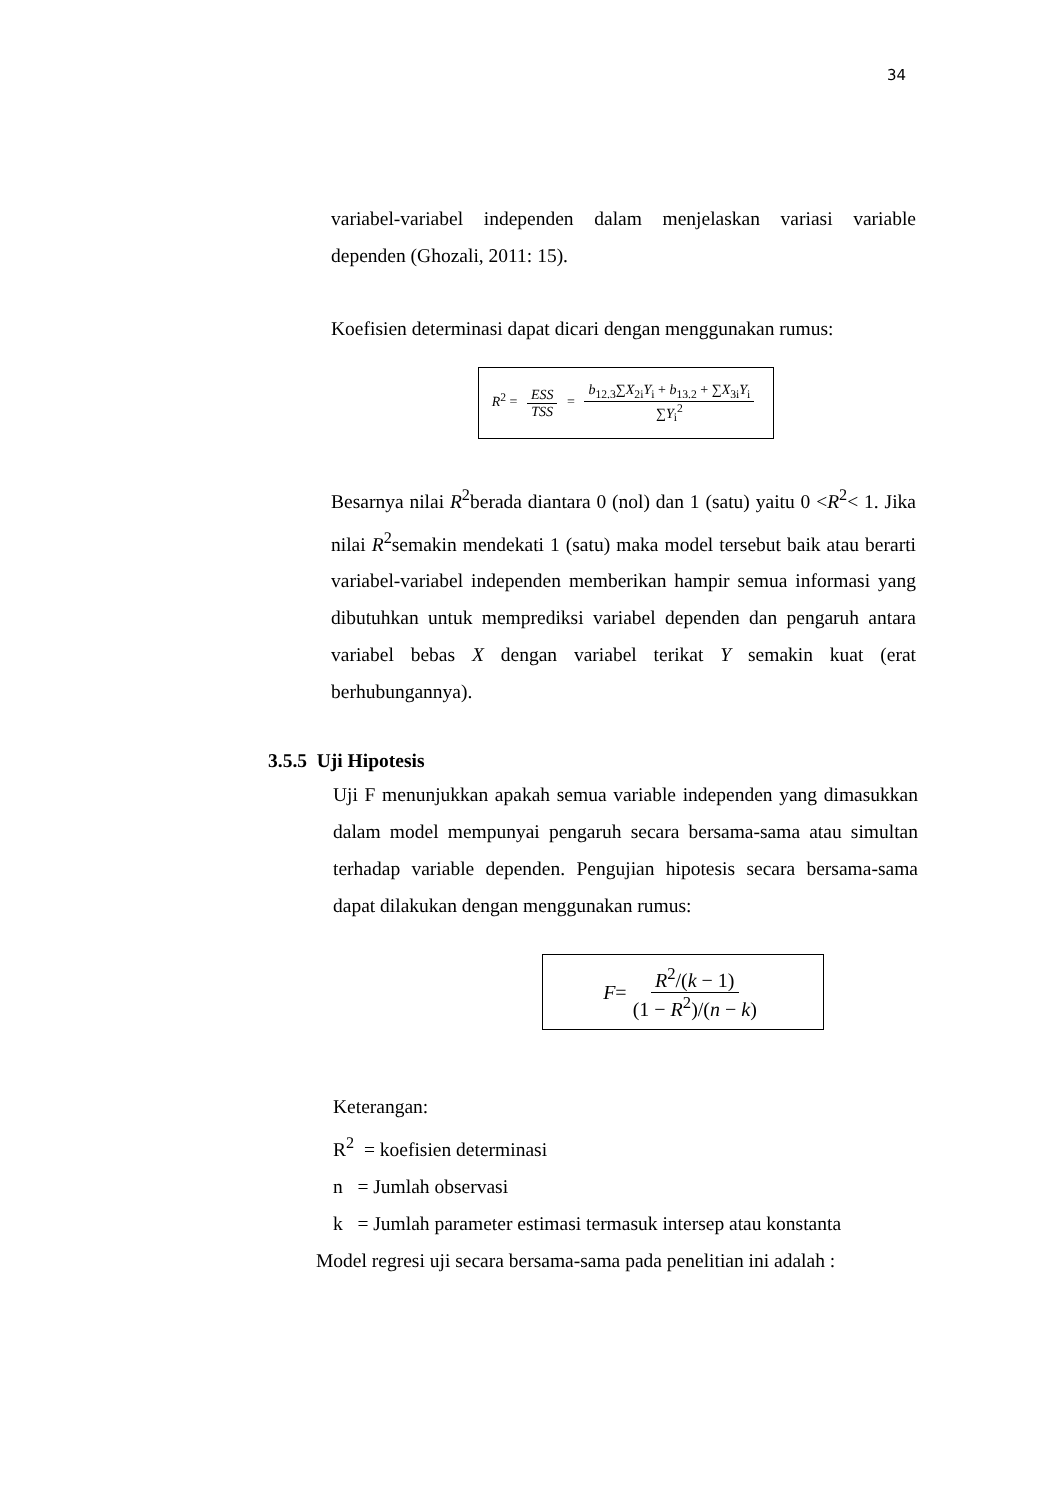34
variabel-variabel independen dalam menjelaskan variasi variable dependen (Ghozali, 2011: 15).
Koefisien determinasi dapat dicari dengan menggunakan rumus:
R<sup>2</sup> = ESS TSS = b<sub>12.3</sub>∑X<sub>2i</sub>Y<sub>i</sub> + b<sub>13.2</sub> + ∑X<sub>3i</sub>Y<sub>i</sub> ∑Y<sub>i</sub><sup>2</sup>
Besarnya nilai R<sup>2</sup>berada diantara 0 (nol) dan 1 (satu) yaitu 0 <R<sup>2</sup>< 1. Jika nilai R<sup>2</sup>semakin mendekati 1 (satu) maka model tersebut baik atau berarti variabel-variabel independen memberikan hampir semua informasi yang dibutuhkan untuk memprediksi variabel dependen dan pengaruh antara variabel bebas X dengan variabel terikat Y semakin kuat (erat berhubungannya).
3.5.5 Uji Hipotesis
Uji F menunjukkan apakah semua variable independen yang dimasukkan dalam model mempunyai pengaruh secara bersama-sama atau simultan terhadap variable dependen. Pengujian hipotesis secara bersama-sama dapat dilakukan dengan menggunakan rumus:
F = R<sup>2</sup>/(k − 1) (1 − R<sup>2</sup>)/(n − k)
Keterangan:
R<sup>2</sup> = koefisien determinasi
n = Jumlah observasi
k = Jumlah parameter estimasi termasuk intersep atau konstanta
Model regresi uji secara bersama-sama pada penelitian ini adalah :